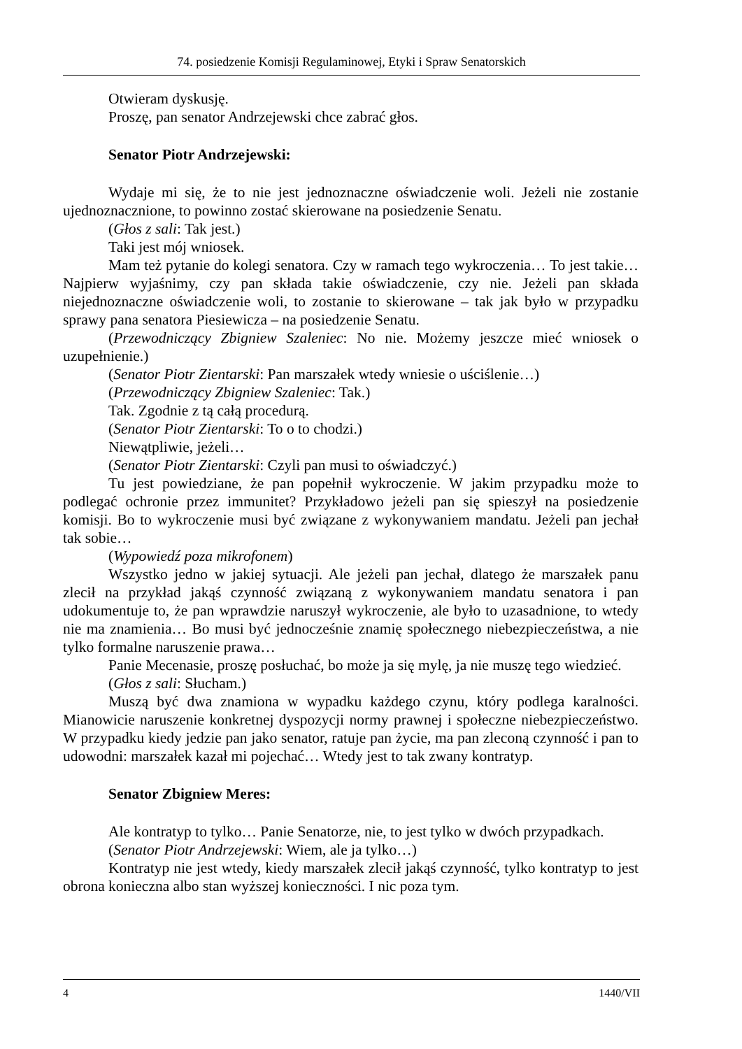74. posiedzenie Komisji Regulaminowej, Etyki i Spraw Senatorskich
Otwieram dyskusję.
Proszę, pan senator Andrzejewski chce zabrać głos.
Senator Piotr Andrzejewski:
Wydaje mi się, że to nie jest jednoznaczne oświadczenie woli. Jeżeli nie zostanie ujednoznacznione, to powinno zostać skierowane na posiedzenie Senatu.
(Głos z sali: Tak jest.)
Taki jest mój wniosek.
Mam też pytanie do kolegi senatora. Czy w ramach tego wykroczenia… To jest takie… Najpierw wyjaśnimy, czy pan składa takie oświadczenie, czy nie. Jeżeli pan składa niejednoznaczne oświadczenie woli, to zostanie to skierowane – tak jak było w przypadku sprawy pana senatora Piesiewicza – na posiedzenie Senatu.
(Przewodniczący Zbigniew Szaleniec: No nie. Możemy jeszcze mieć wniosek o uzupełnienie.)
(Senator Piotr Zientarski: Pan marszałek wtedy wniesie o uściślenie…)
(Przewodniczący Zbigniew Szaleniec: Tak.)
Tak. Zgodnie z tą całą procedurą.
(Senator Piotr Zientarski: To o to chodzi.)
Niewątpliwie, jeżeli…
(Senator Piotr Zientarski: Czyli pan musi to oświadczyć.)
Tu jest powiedziane, że pan popełnił wykroczenie. W jakim przypadku może to podlegać ochronie przez immunitet? Przykładowo jeżeli pan się spieszył na posiedzenie komisji. Bo to wykroczenie musi być związane z wykonywaniem mandatu. Jeżeli pan jechał tak sobie…
(Wypowiedź poza mikrofonem)
Wszystko jedno w jakiej sytuacji. Ale jeżeli pan jechał, dlatego że marszałek panu zlecił na przykład jakąś czynność związaną z wykonywaniem mandatu senatora i pan udokumentuje to, że pan wprawdzie naruszył wykroczenie, ale było to uzasadnione, to wtedy nie ma znamienia… Bo musi być jednocześnie znamię społecznego niebezpieczeństwa, a nie tylko formalne naruszenie prawa…
Panie Mecenasie, proszę posłuchać, bo może ja się mylę, ja nie muszę tego wiedzieć.
(Głos z sali: Słucham.)
Muszą być dwa znamiona w wypadku każdego czynu, który podlega karalności. Mianowicie naruszenie konkretnej dyspozycji normy prawnej i społeczne niebezpieczeństwo. W przypadku kiedy jedzie pan jako senator, ratuje pan życie, ma pan zleconą czynność i pan to udowodni: marszałek kazał mi pojechać… Wtedy jest to tak zwany kontratyp.
Senator Zbigniew Meres:
Ale kontratyp to tylko… Panie Senatorze, nie, to jest tylko w dwóch przypadkach.
(Senator Piotr Andrzejewski: Wiem, ale ja tylko…)
Kontratyp nie jest wtedy, kiedy marszałek zlecił jakąś czynność, tylko kontratyp to jest obrona konieczna albo stan wyższej konieczności. I nic poza tym.
4 1440/VII